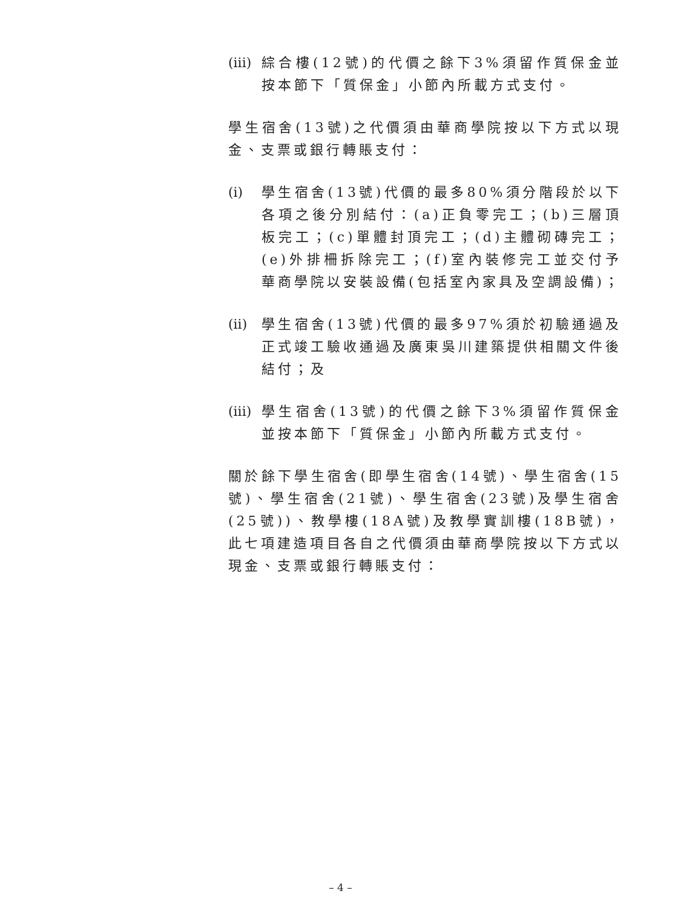(iii) 綜合樓(12號)的代價之餘下3%須留作質保金並按本節下「質保金」小節內所載方式支付。
學生宿舍(13號)之代價須由華商學院按以下方式以現金、支票或銀行轉賬支付：
(i) 學生宿舍(13號)代價的最多80%須分階段於以下各項之後分別結付：(a)正負零完工；(b)三層頂板完工；(c)單體封頂完工；(d)主體砌磚完工；(e)外排柵拆除完工；(f)室內裝修完工並交付予華商學院以安裝設備(包括室內家具及空調設備)；
(ii) 學生宿舍(13號)代價的最多97%須於初驗通過及正式竣工驗收通過及廣東吳川建築提供相關文件後結付；及
(iii) 學生宿舍(13號)的代價之餘下3%須留作質保金並按本節下「質保金」小節內所載方式支付。
關於餘下學生宿舍(即學生宿舍(14號)、學生宿舍(15號)、學生宿舍(21號)、學生宿舍(23號)及學生宿舍(25號))、教學樓(18A號)及教學實訓樓(18B號)，此七項建造項目各自之代價須由華商學院按以下方式以現金、支票或銀行轉賬支付：
– 4 –